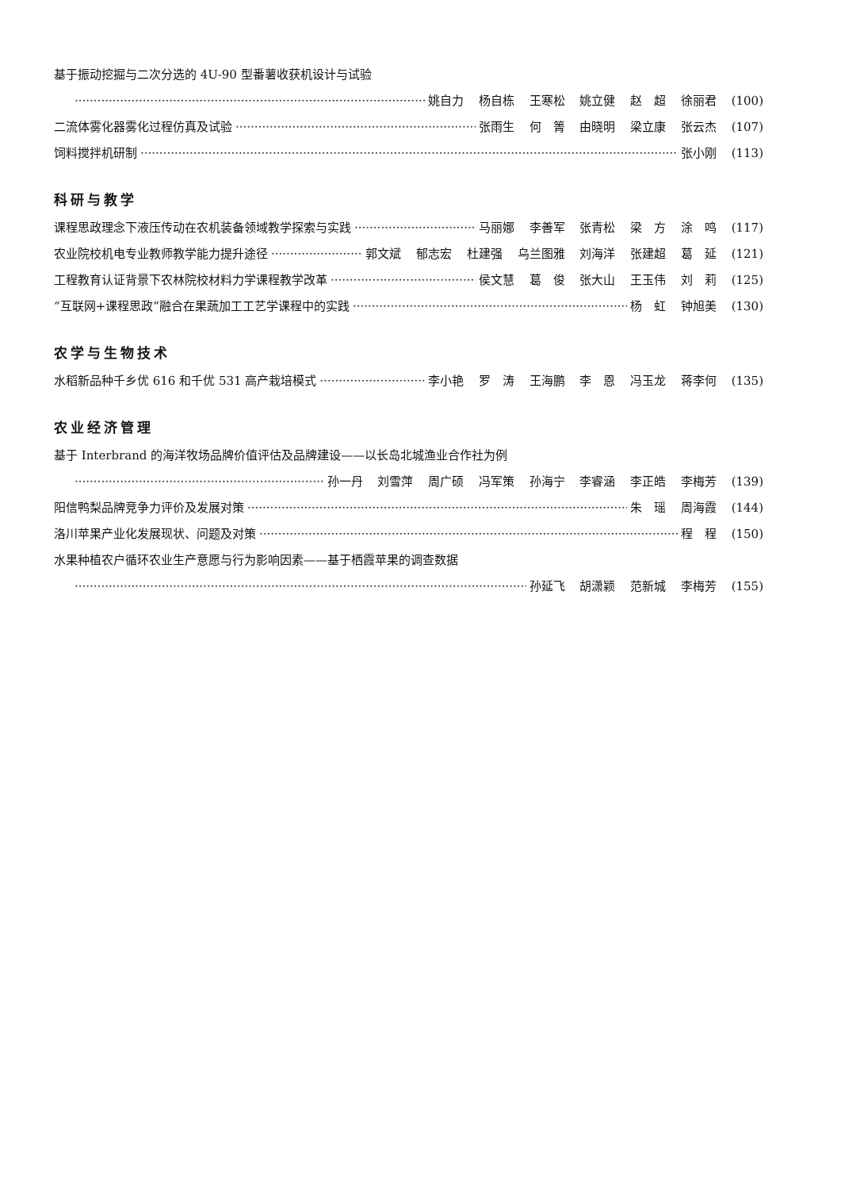基于振动挖掘与二次分选的 4U-90 型番薯收获机设计与试验
姚自力 杨自栋 王寒松 姚立健 赵　超 徐丽君 (100)
二流体雾化器雾化过程仿真及试验 张雨生 何　箐 由晓明 梁立康 张云杰 (107)
饲料搅拌机研制 张小刚 (113)
科研与教学
课程思政理念下液压传动在农机装备领域教学探索与实践 马丽娜 李善军 张青松 梁　方 涂　鸣 (117)
农业院校机电专业教师教学能力提升途径 郭文斌 郁志宏 杜建强 乌兰图雅 刘海洋 张建超 葛　延 (121)
工程教育认证背景下农林院校材料力学课程教学改革 侯文慧 葛　俊 张大山 王玉伟 刘　莉 (125)
“互联网+课程思政”融合在果蔬加工工艺学课程中的实践 杨　虹 钟旭美 (130)
农学与生物技术
水稻新品种千乡优 616 和千优 531 高产栽培模式 李小艳 罗　涛 王海鹏 李　恩 冯玉龙 蒋李何 (135)
农业经济管理
基于 Interbrand 的海洋牧场品牌价值评估及品牌建设——以长岛北城渔业合作社为例
孙一丹 刘雪萍 周广硕 冯军策 孙海宁 李睿涵 李正皓 李梅芳 (139)
阳信鸭梨品牌竞争力评价及发展对策 朱　瑶 周海霞 (144)
洛川苹果产业化发展现状、问题及对策 程　程 (150)
水果种植农户循环农业生产意愿与行为影响因素——基于栖霞苹果的调查数据
孙延飞 胡潇颖 范新城 李梅芳 (155)